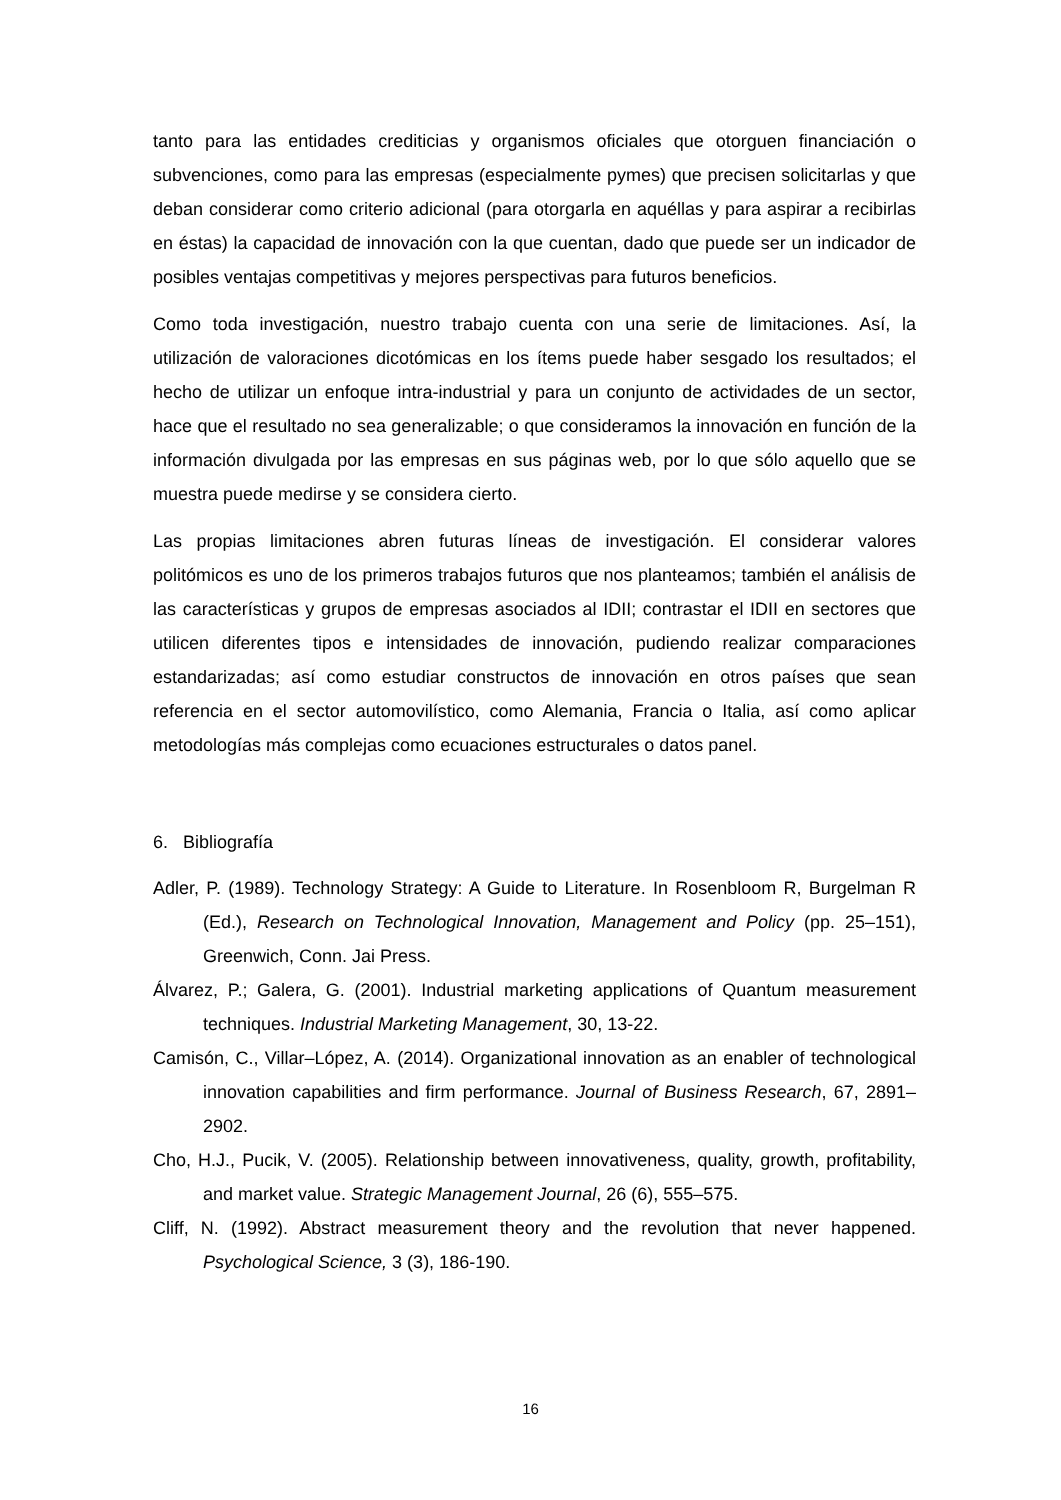tanto para las entidades crediticias y organismos oficiales que otorguen financiación o subvenciones, como para las empresas (especialmente pymes) que precisen solicitarlas y que deban considerar como criterio adicional (para otorgarla en aquéllas y para aspirar a recibirlas en éstas) la capacidad de innovación con la que cuentan, dado que puede ser un indicador de posibles ventajas competitivas y mejores perspectivas para futuros beneficios.
Como toda investigación, nuestro trabajo cuenta con una serie de limitaciones. Así, la utilización de valoraciones dicotómicas en los ítems puede haber sesgado los resultados; el hecho de utilizar un enfoque intra-industrial y para un conjunto de actividades de un sector, hace que el resultado no sea generalizable; o que consideramos la innovación en función de la información divulgada por las empresas en sus páginas web, por lo que sólo aquello que se muestra puede medirse y se considera cierto.
Las propias limitaciones abren futuras líneas de investigación. El considerar valores politómicos es uno de los primeros trabajos futuros que nos planteamos; también el análisis de las características y grupos de empresas asociados al IDII; contrastar el IDII en sectores que utilicen diferentes tipos e intensidades de innovación, pudiendo realizar comparaciones estandarizadas; así como estudiar constructos de innovación en otros países que sean referencia en el sector automovilístico, como Alemania, Francia o Italia, así como aplicar metodologías más complejas como ecuaciones estructurales o datos panel.
6. Bibliografía
Adler, P. (1989). Technology Strategy: A Guide to Literature. In Rosenbloom R, Burgelman R (Ed.), Research on Technological Innovation, Management and Policy (pp. 25–151), Greenwich, Conn. Jai Press.
Álvarez, P.; Galera, G. (2001). Industrial marketing applications of Quantum measurement techniques. Industrial Marketing Management, 30, 13-22.
Camisón, C., Villar–López, A. (2014). Organizational innovation as an enabler of technological innovation capabilities and firm performance. Journal of Business Research, 67, 2891–2902.
Cho, H.J., Pucik, V. (2005). Relationship between innovativeness, quality, growth, profitability, and market value. Strategic Management Journal, 26 (6), 555–575.
Cliff, N. (1992). Abstract measurement theory and the revolution that never happened. Psychological Science, 3 (3), 186-190.
16